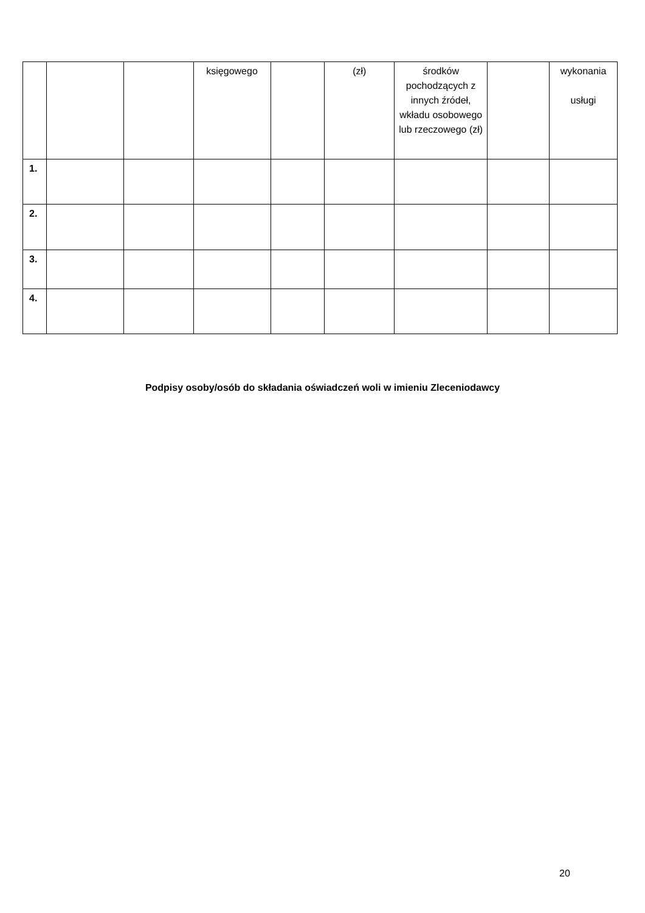| | | | księgowego | | (zł) | środków pochodzących z innych źródeł, wkładu osobowego lub rzeczowego (zł) | | wykonania usługi |
| 1. | | | | | | | | |
| 2. | | | | | | | | |
| 3. | | | | | | | | |
| 4. | | | | | | | | |
Podpisy osoby/osób do składania oświadczeń woli w imieniu Zleceniodawcy
20